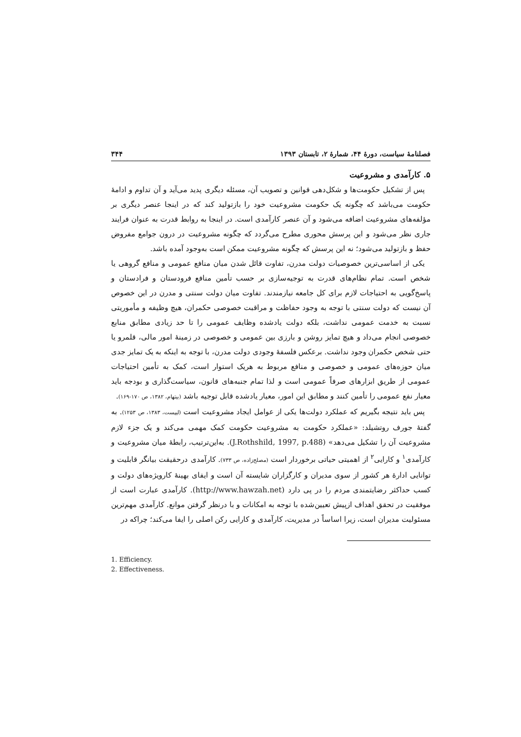فصلنامهٔ سیاست، دورهٔ ۴۴، شمارهٔ ۲، تابستان ۱۳۹۳ ۳۴۴
۵. کارآمدی و مشروعیت
پس از تشکیل حکومت‌ها و شکل‌دهی قوانین و تصویب آن، مسئله دیگری پدید می‌آید و آن تداوم و ادامهٔ حکومت می‌باشد که چگونه یک حکومت مشروعیت خود را بازتولید کند که در اینجا عنصر دیگری بر مؤلفه‌های مشروعیت اضافه می‌شود و آن عنصر کارآمدی است. در اینجا به روابط قدرت به عنوان فرایند جاری نظر می‌شود و این پرسش محوری مطرح می‌گردد که چگونه مشروعیت در درون جوامع مفروض حفظ و بازتولید می‌شود؛ نه این پرسش که چگونه مشروعیت ممکن است به‌وجود آمده باشد.
یکی از اساسی‌ترین خصوصیات دولت مدرن، تفاوت قائل شدن میان منافع عمومی و منافع گروهی یا شخص است. تمام نظام‌های قدرت به توجیه‌سازی بر حسب تأمین منافع فرودستان و فرادستان و پاسخ‌گویی به احتیاجات لازم برای کل جامعه نیازمندند. تفاوت میان دولت سنتی و مدرن در این خصوص آن نیست که دولت سنتی با توجه به وجود حفاظت و مراقبت خصوصی حکمران، هیچ وظیفه و مأموریتی نسبت به خدمت عمومی نداشت، بلکه دولت یادشده وظایف عمومی را تا حد زیادی مطابق منابع خصوصی انجام می‌داد و هیچ تمایز روشن و بارزی بین عمومی و خصوصی در زمینهٔ امور مالی، قلمرو یا حتی شخص حکمران وجود نداشت. برعکس فلسفهٔ وجودی دولت مدرن، با توجه به اینکه به یک تمایز جدی میان حوزه‌های عمومی و خصوصی و منافع مربوط به هریک استوار است، کمک به تأمین احتیاجات عمومی از طریق ابزارهای صرفاً عمومی است و لذا تمام جنبه‌های قانون، سیاست‌گذاری و بودجه باید معیار نفع عمومی را تأمین کنند و مطابق این امور، معیار یادشده قابل توجیه باشد (بیتهام، ۱۳۸۲، ص ۱۷۰-۱۶۹).
پس باید نتیجه بگیریم که عملکرد دولت‌ها یکی از عوامل ایجاد مشروعیت است (لیپست، ۱۳۸۳، ص ۱۲۵۳). به گفتهٔ جورف روتشیلد: «عملکرد حکومت به مشروعیت حکومت کمک مهمی می‌کند و یک جزء لازم مشروعیت آن را تشکیل می‌دهد» (J.Rothshild, 1997, p.488). به‌این‌ترتیب، رابطهٔ میان مشروعیت و کارآمدی<sup>۱</sup> و کارایی<sup>۲</sup> از اهمیتی حیاتی برخوردار است (مصلح‌زاده، ص ۷۳۳). کارآمدی درحقیقت بیانگر قابلیت و توانایی ادارهٔ هر کشور از سوی مدیران و کارگزاران شایسته آن است و ایفای بهینهٔ کارویژه‌های دولت و کسب حداکثر رضایتمندی مردم را در پی دارد (http://www.hawzah.net). کارآمدی عبارت است از موفقیت در تحقق اهداف ازپیش تعیین‌شده با توجه به امکانات و با درنظر گرفتن موانع. کارآمدی مهم‌ترین مسئولیت مدیران است، زیرا اساساً در مدیریت، کارآمدی و کارایی رکن اصلی را ایفا می‌کند؛ چراکه در
1. Efficiency.
2. Effectiveness.